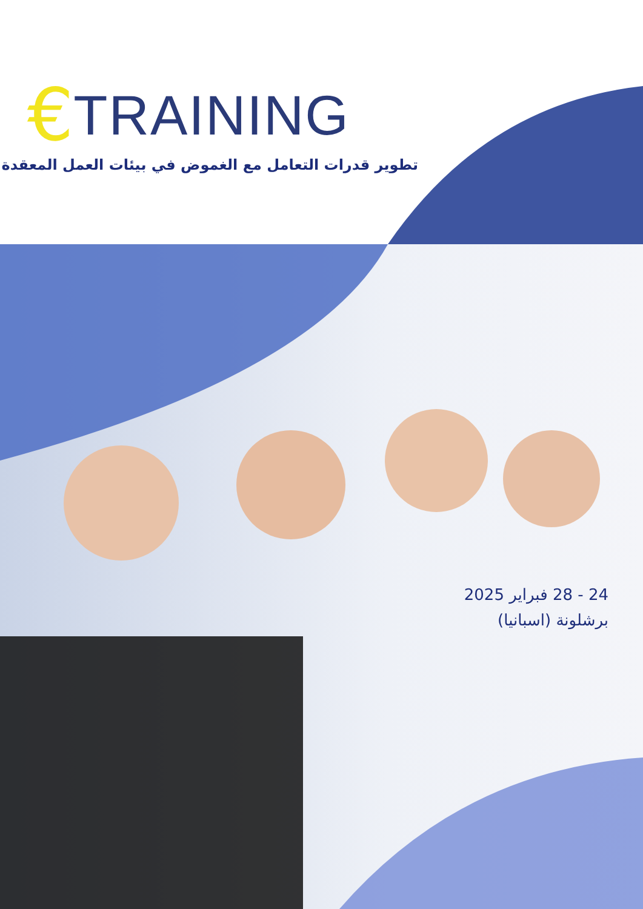€ TRAINING
تطوير قدرات التعامل مع الغموض في بيئات العمل المعقدة
24 - 28 فبراير 2025
برشلونة (اسبانيا)